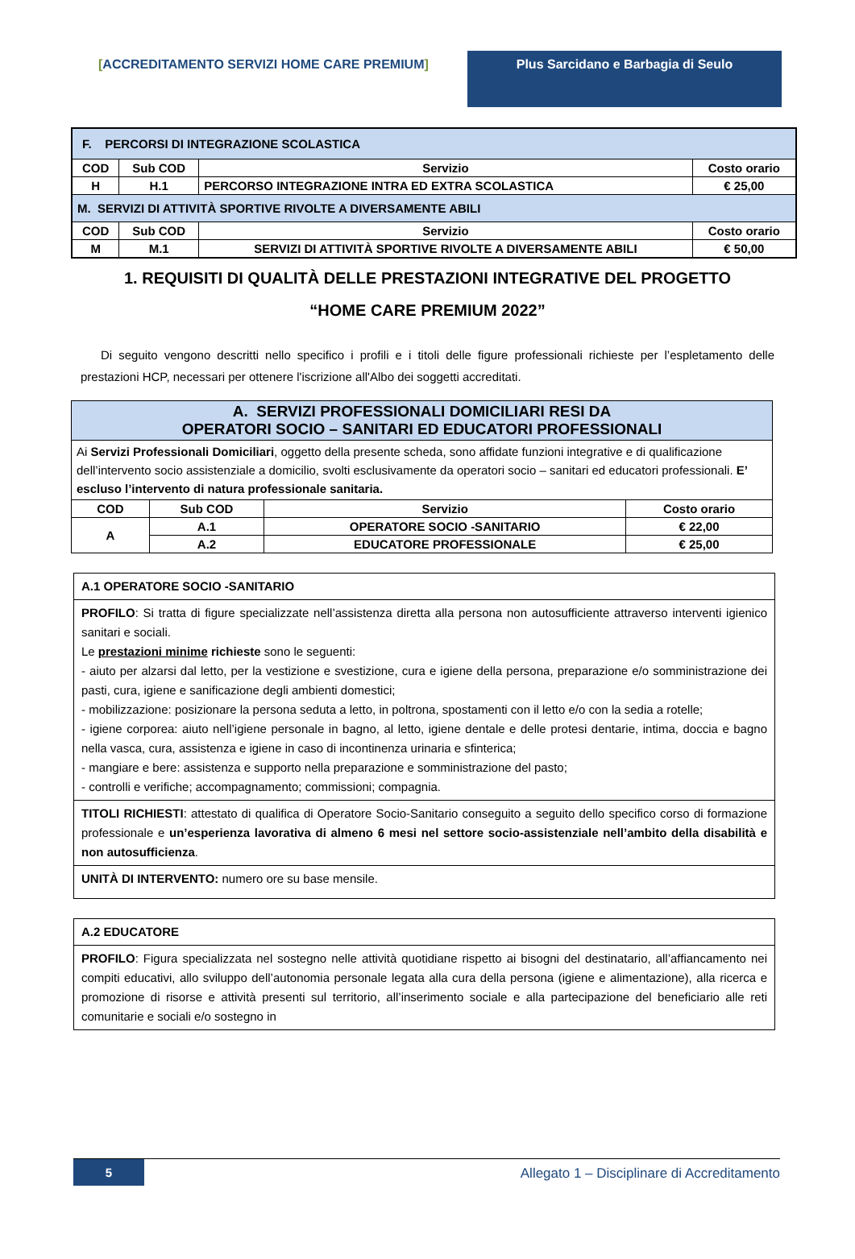[ACCREDITAMENTO SERVIZI HOME CARE PREMIUM] Plus Sarcidano e Barbagia di Seulo
| F. PERCORSI DI INTEGRAZIONE SCOLASTICA | | | |
| COD | Sub COD | Servizio | Costo orario |
| H | H.1 | PERCORSO INTEGRAZIONE INTRA ED EXTRA SCOLASTICA | € 25,00 |
| M. SERVIZI DI ATTIVITÀ SPORTIVE RIVOLTE A DIVERSAMENTE ABILI | | | |
| COD | Sub COD | Servizio | Costo orario |
| M | M.1 | SERVIZI DI ATTIVITÀ SPORTIVE RIVOLTE A DIVERSAMENTE ABILI | € 50,00 |
1. REQUISITI DI QUALITÀ DELLE PRESTAZIONI INTEGRATIVE DEL PROGETTO
“HOME CARE PREMIUM 2022”
Di seguito vengono descritti nello specifico i profili e i titoli delle figure professionali richieste per l’espletamento delle prestazioni HCP, necessari per ottenere l'iscrizione all'Albo dei soggetti accreditati.
| A. SERVIZI PROFESSIONALI DOMICILIARI RESI DA OPERATORI SOCIO – SANITARI ED EDUCATORI PROFESSIONALI | | | |
| Ai Servizi Professionali Domiciliari , oggetto della presente scheda, sono affidate funzioni integrative e di qualificazione dell’intervento socio assistenziale a domicilio, svolti esclusivamente da operatori socio – sanitari ed educatori professionali. E’ escluso l’intervento di natura professionale sanitaria. | | | |
| COD | Sub COD | Servizio | Costo orario |
| A | A.1 | OPERATORE SOCIO -SANITARIO | € 22,00 |
| | A.2 | EDUCATORE PROFESSIONALE | € 25,00 |
A.1 OPERATORE SOCIO -SANITARIO
PROFILO: Si tratta di figure specializzate nell’assistenza diretta alla persona non autosufficiente attraverso interventi igienico sanitari e sociali.
Le prestazioni minime richieste sono le seguenti:
- aiuto per alzarsi dal letto, per la vestizione e svestizione, cura e igiene della persona, preparazione e/o somministrazione dei pasti, cura, igiene e sanificazione degli ambienti domestici;
- mobilizzazione: posizionare la persona seduta a letto, in poltrona, spostamenti con il letto e/o con la sedia a rotelle;
- igiene corporea: aiuto nell’igiene personale in bagno, al letto, igiene dentale e delle protesi dentarie, intima, doccia e bagno nella vasca, cura, assistenza e igiene in caso di incontinenza urinaria e sfinterica;
- mangiare e bere: assistenza e supporto nella preparazione e somministrazione del pasto;
- controlli e verifiche; accompagnamento; commissioni; compagnia.
TITOLI RICHIESTI: attestato di qualifica di Operatore Socio-Sanitario conseguito a seguito dello specifico corso di formazione professionale e un’esperienza lavorativa di almeno 6 mesi nel settore socio-assistenziale nell’ambito della disabilità e non autosufficienza.
UNITÀ DI INTERVENTO: numero ore su base mensile.
A.2 EDUCATORE
PROFILO: Figura specializzata nel sostegno nelle attività quotidiane rispetto ai bisogni del destinatario, all’affiancamento nei compiti educativi, allo sviluppo dell’autonomia personale legata alla cura della persona (igiene e alimentazione), alla ricerca e promozione di risorse e attività presenti sul territorio, all’inserimento sociale e alla partecipazione del beneficiario alle reti comunitarie e sociali e/o sostegno in
5 Allegato 1 – Disciplinare di Accreditamento